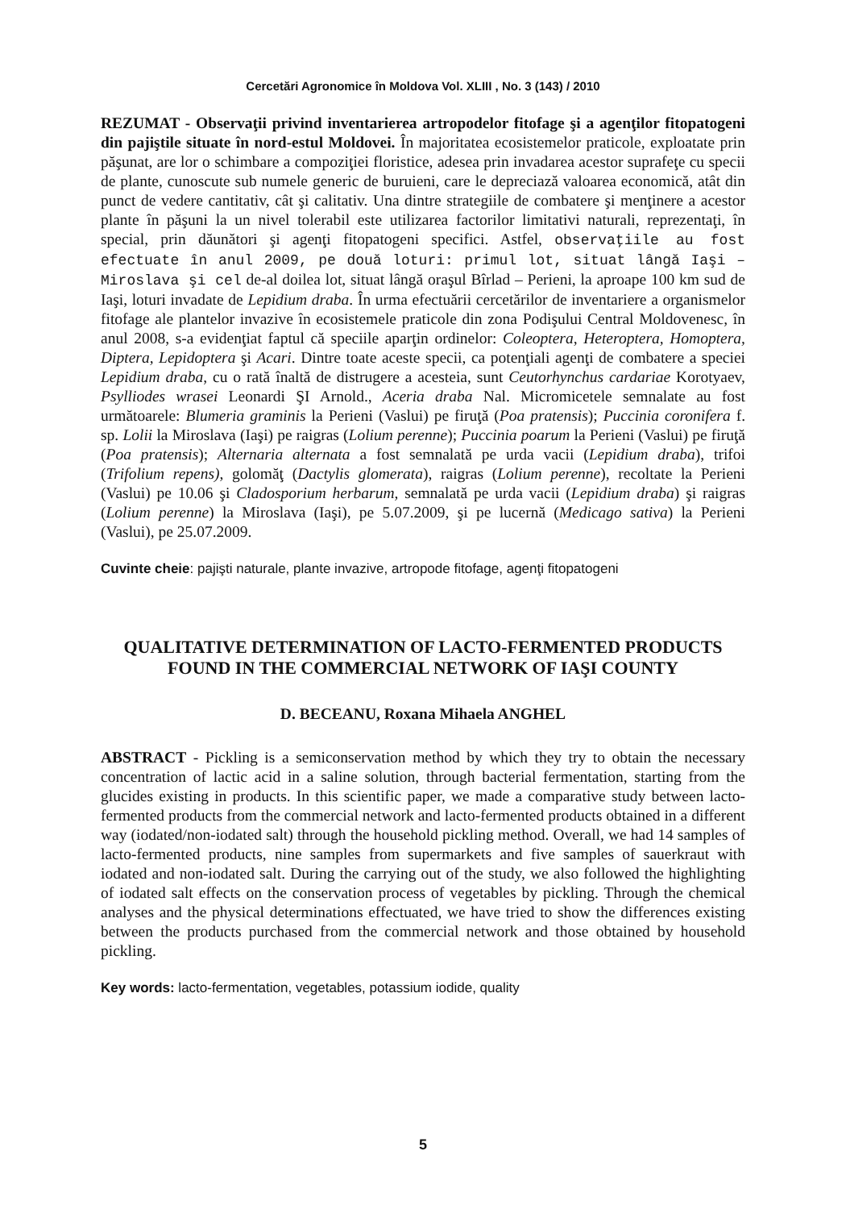Cercetări Agronomice în Moldova Vol. XLIII , No. 3 (143) / 2010
REZUMAT - Observaţii privind inventarierea artropodelor fitofage şi a agenţilor fitopatogeni din pajiştile situate în nord-estul Moldovei. În majoritatea ecosistemelor praticole, exploatate prin păşunat, are lor o schimbare a compoziţiei floristice, adesea prin invadarea acestor suprafeţe cu specii de plante, cunoscute sub numele generic de buruieni, care le depreciază valoarea economică, atât din punct de vedere cantitativ, cât şi calitativ. Una dintre strategiile de combatere şi menţinere a acestor plante în păşuni la un nivel tolerabil este utilizarea factorilor limitativi naturali, reprezentaţi, în special, prin dăunători şi agenţi fitopatogeni specifici. Astfel, observaţiile au fost efectuate în anul 2009, pe două loturi: primul lot, situat lângă Iaşi – Miroslava şi cel de-al doilea lot, situat lângă oraşul Bîrlad – Perieni, la aproape 100 km sud de Iaşi, loturi invadate de Lepidium draba. În urma efectuării cercetărilor de inventariere a organismelor fitofage ale plantelor invazive în ecosistemele praticole din zona Podişului Central Moldovenesc, în anul 2008, s-a evidenţiat faptul că speciile aparţin ordinelor: Coleoptera, Heteroptera, Homoptera, Diptera, Lepidoptera şi Acari. Dintre toate aceste specii, ca potenţiali agenţi de combatere a speciei Lepidium draba, cu o rată înaltă de distrugere a acesteia, sunt Ceutorhynchus cardariae Korotyaev, Psylliodes wrasei Leonardi ŞI Arnold., Aceria draba Nal. Micromicetele semnalate au fost următoarele: Blumeria graminis la Perieni (Vaslui) pe firuţă (Poa pratensis); Puccinia coronifera f. sp. Lolii la Miroslava (Iaşi) pe raigras (Lolium perenne); Puccinia poarum la Perieni (Vaslui) pe firuţă (Poa pratensis); Alternaria alternata a fost semnalată pe urda vacii (Lepidium draba), trifoi (Trifolium repens), golomăţ (Dactylis glomerata), raigras (Lolium perenne), recoltate la Perieni (Vaslui) pe 10.06 şi Cladosporium herbarum, semnalată pe urda vacii (Lepidium draba) şi raigras (Lolium perenne) la Miroslava (Iaşi), pe 5.07.2009, şi pe lucernă (Medicago sativa) la Perieni (Vaslui), pe 25.07.2009.
Cuvinte cheie: pajişti naturale, plante invazive, artropode fitofage, agenţi fitopatogeni
QUALITATIVE DETERMINATION OF LACTO-FERMENTED PRODUCTS FOUND IN THE COMMERCIAL NETWORK OF IAŞI COUNTY
D. BECEANU, Roxana Mihaela ANGHEL
ABSTRACT - Pickling is a semiconservation method by which they try to obtain the necessary concentration of lactic acid in a saline solution, through bacterial fermentation, starting from the glucides existing in products. In this scientific paper, we made a comparative study between lacto-fermented products from the commercial network and lacto-fermented products obtained in a different way (iodated/non-iodated salt) through the household pickling method. Overall, we had 14 samples of lacto-fermented products, nine samples from supermarkets and five samples of sauerkraut with iodated and non-iodated salt. During the carrying out of the study, we also followed the highlighting of iodated salt effects on the conservation process of vegetables by pickling. Through the chemical analyses and the physical determinations effectuated, we have tried to show the differences existing between the products purchased from the commercial network and those obtained by household pickling.
Key words: lacto-fermentation, vegetables, potassium iodide, quality
5